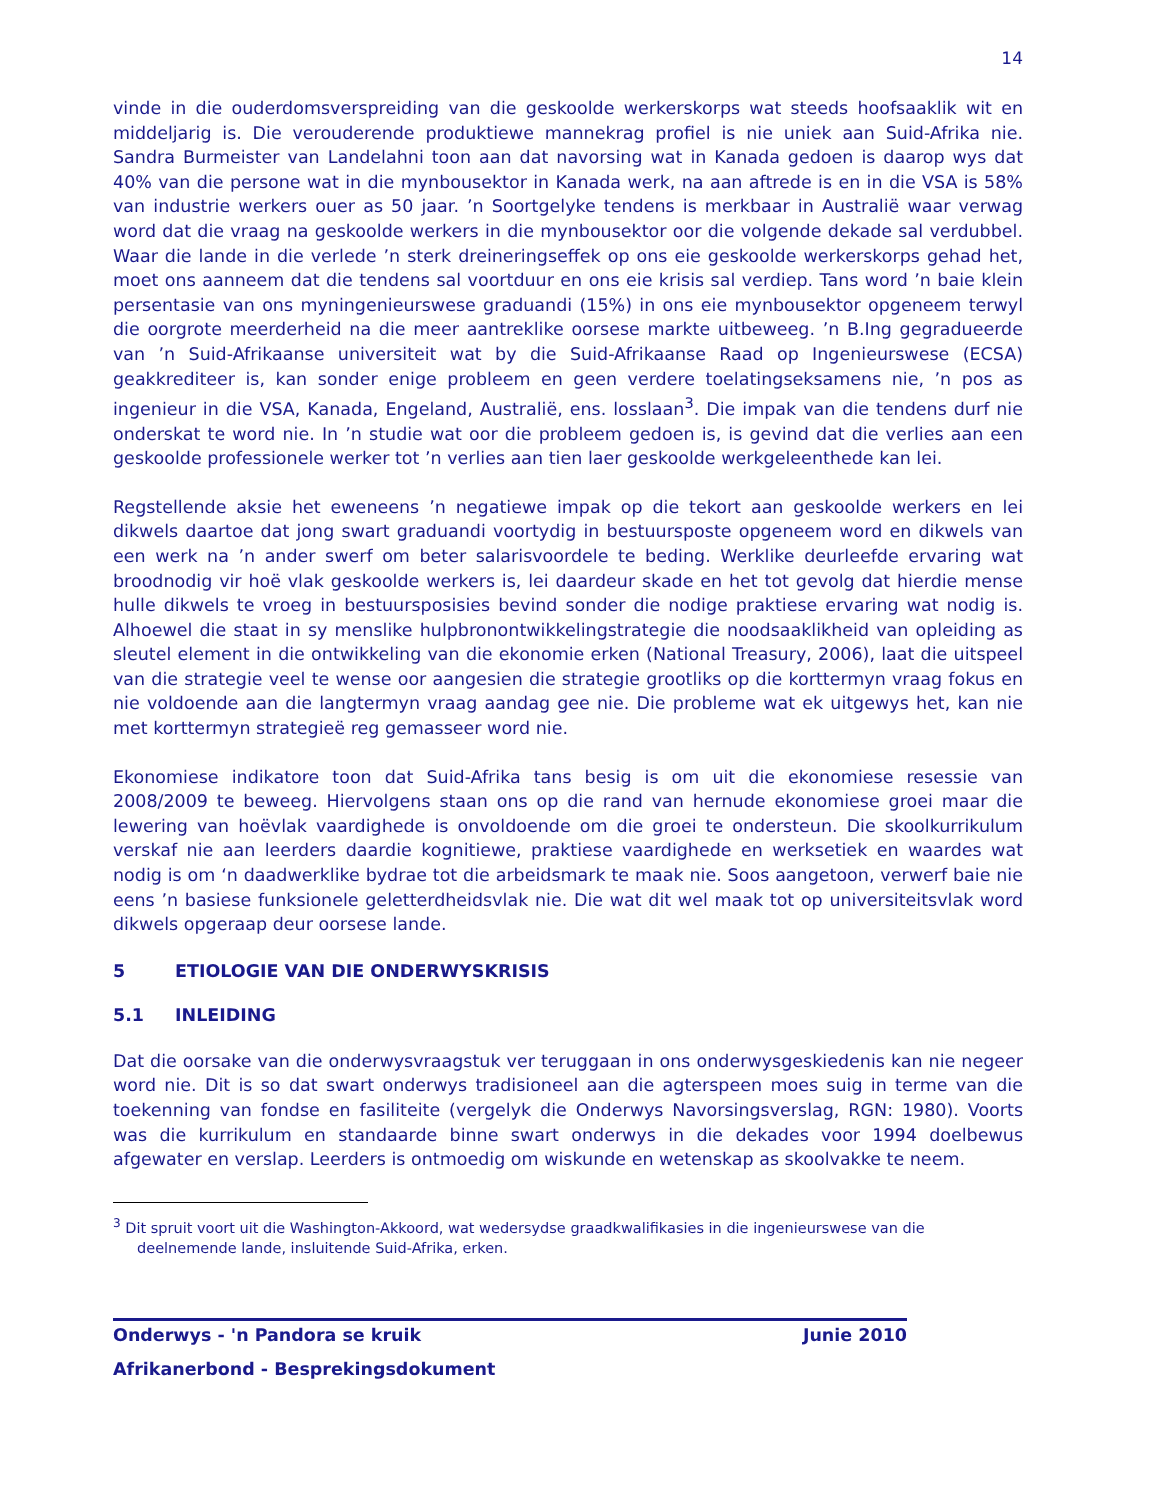14
vinde in die ouderdomsverspreiding van die geskoolde werkerskorps wat steeds hoofsaaklik wit en middeljarig is. Die verouderende produktiewe mannekrag profiel is nie uniek aan Suid-Afrika nie. Sandra Burmeister van Landelahni toon aan dat navorsing wat in Kanada gedoen is daarop wys dat 40% van die persone wat in die mynbousektor in Kanada werk, na aan aftrede is en in die VSA is 58% van industrie werkers ouer as 50 jaar. ’n Soortgelyke tendens is merkbaar in Australië waar verwag word dat die vraag na geskoolde werkers in die mynbousektor oor die volgende dekade sal verdubbel. Waar die lande in die verlede ’n sterk dreineringseffek op ons eie geskoolde werkerskorps gehad het, moet ons aanneem dat die tendens sal voortduur en ons eie krisis sal verdiep. Tans word ’n baie klein persentasie van ons myningenieurswese graduandi (15%) in ons eie mynbousektor opgeneem terwyl die oorgrote meerderheid na die meer aantreklike oorsese markte uitbeweeg. ’n B.Ing gegradueerde van ’n Suid-Afrikaanse universiteit wat by die Suid-Afrikaanse Raad op Ingenieurswese (ECSA) geakkrediteer is, kan sonder enige probleem en geen verdere toelatingseksamens nie, ’n pos as ingenieur in die VSA, Kanada, Engeland, Australië, ens. losslaan<sup>3</sup>. Die impak van die tendens durf nie onderskat te word nie. In ’n studie wat oor die probleem gedoen is, is gevind dat die verlies aan een geskoolde professionele werker tot ’n verlies aan tien laer geskoolde werkgeleenthede kan lei.
Regstellende aksie het eweneens ’n negatiewe impak op die tekort aan geskoolde werkers en lei dikwels daartoe dat jong swart graduandi voortydig in bestuursposte opgeneem word en dikwels van een werk na ’n ander swerf om beter salarisvoordele te beding. Werklike deurleefde ervaring wat broodnodig vir hoë vlak geskoolde werkers is, lei daardeur skade en het tot gevolg dat hierdie mense hulle dikwels te vroeg in bestuursposisies bevind sonder die nodige praktiese ervaring wat nodig is. Alhoewel die staat in sy menslike hulpbronontwikkelingstrategie die noodsaaklikheid van opleiding as sleutel element in die ontwikkeling van die ekonomie erken (National Treasury, 2006), laat die uitspeel van die strategie veel te wense oor aangesien die strategie grootliks op die korttermyn vraag fokus en nie voldoende aan die langtermyn vraag aandag gee nie. Die probleme wat ek uitgewys het, kan nie met korttermyn strategieë reg gemasseer word nie.
Ekonomiese indikatore toon dat Suid-Afrika tans besig is om uit die ekonomiese resessie van 2008/2009 te beweeg. Hiervolgens staan ons op die rand van hernude ekonomiese groei maar die lewering van hoëvlak vaardighede is onvoldoende om die groei te ondersteun. Die skoolkurrikulum verskaf nie aan leerders daardie kognitiewe, praktiese vaardighede en werksetiek en waardes wat nodig is om ‘n daadwerklike bydrae tot die arbeidsmark te maak nie. Soos aangetoon, verwerf baie nie eens ’n basiese funksionele geletterdheidsvlak nie. Die wat dit wel maak tot op universiteitsvlak word dikwels opgeraap deur oorsese lande.
5 ETIOLOGIE VAN DIE ONDERWYSKRISIS
5.1 INLEIDING
Dat die oorsake van die onderwysvraagstuk ver teruggaan in ons onderwysgeskiedenis kan nie negeer word nie. Dit is so dat swart onderwys tradisioneel aan die agterspeen moes suig in terme van die toekenning van fondse en fasiliteite (vergelyk die Onderwys Navorsingsverslag, RGN: 1980). Voorts was die kurrikulum en standaarde binne swart onderwys in die dekades voor 1994 doelbewus afgewater en verslap. Leerders is ontmoedig om wiskunde en wetenskap as skoolvakke te neem.
<sup>3</sup> Dit spruit voort uit die Washington-Akkoord, wat wedersydse graadkwalifikasies in die ingenieurswese van die deelnemende lande, insluitende Suid-Afrika, erken.
Onderwys - 'n Pandora se kruik Junie 2010
Afrikanerbond - Besprekingsdokument